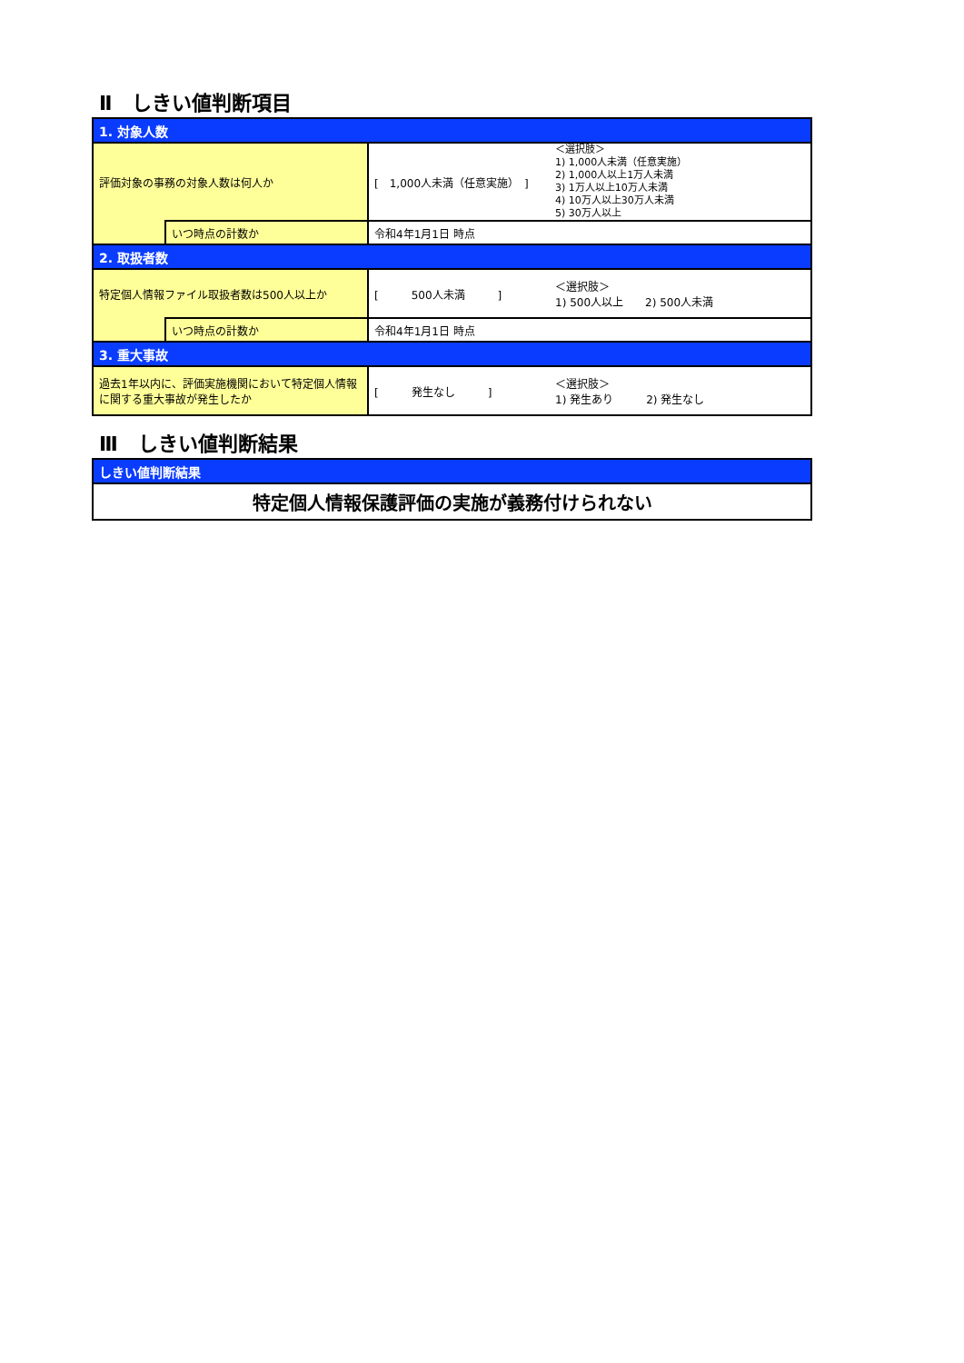Ⅱ　しきい値判断項目
| 1. 対象人数 | | | |
| 評価対象の事務の対象人数は何人か | | [ 1,000人未満（任意実施） ] | ＜選択肢＞ 1) 1,000人未満（任意実施） 2) 1,000人以上1万人未満 3) 1万人以上10万人未満 4) 10万人以上30万人未満 5) 30万人以上 |
| | いつ時点の計数か | 令和4年1月1日 時点 | |
| 2. 取扱者数 | | | |
| 特定個人情報ファイル取扱者数は500人以上か | | [ 500人未満 ] | ＜選択肢＞ 1) 500人以上 2) 500人未満 |
| | いつ時点の計数か | 令和4年1月1日 時点 | |
| 3. 重大事故 | | | |
| 過去1年以内に、評価実施機関において特定個人情報に関する重大事故が発生したか | | [ 発生なし ] | ＜選択肢＞ 1) 発生あり 2) 発生なし |
Ⅲ　しきい値判断結果
| しきい値判断結果 |
| 特定個人情報保護評価の実施が義務付けられない |